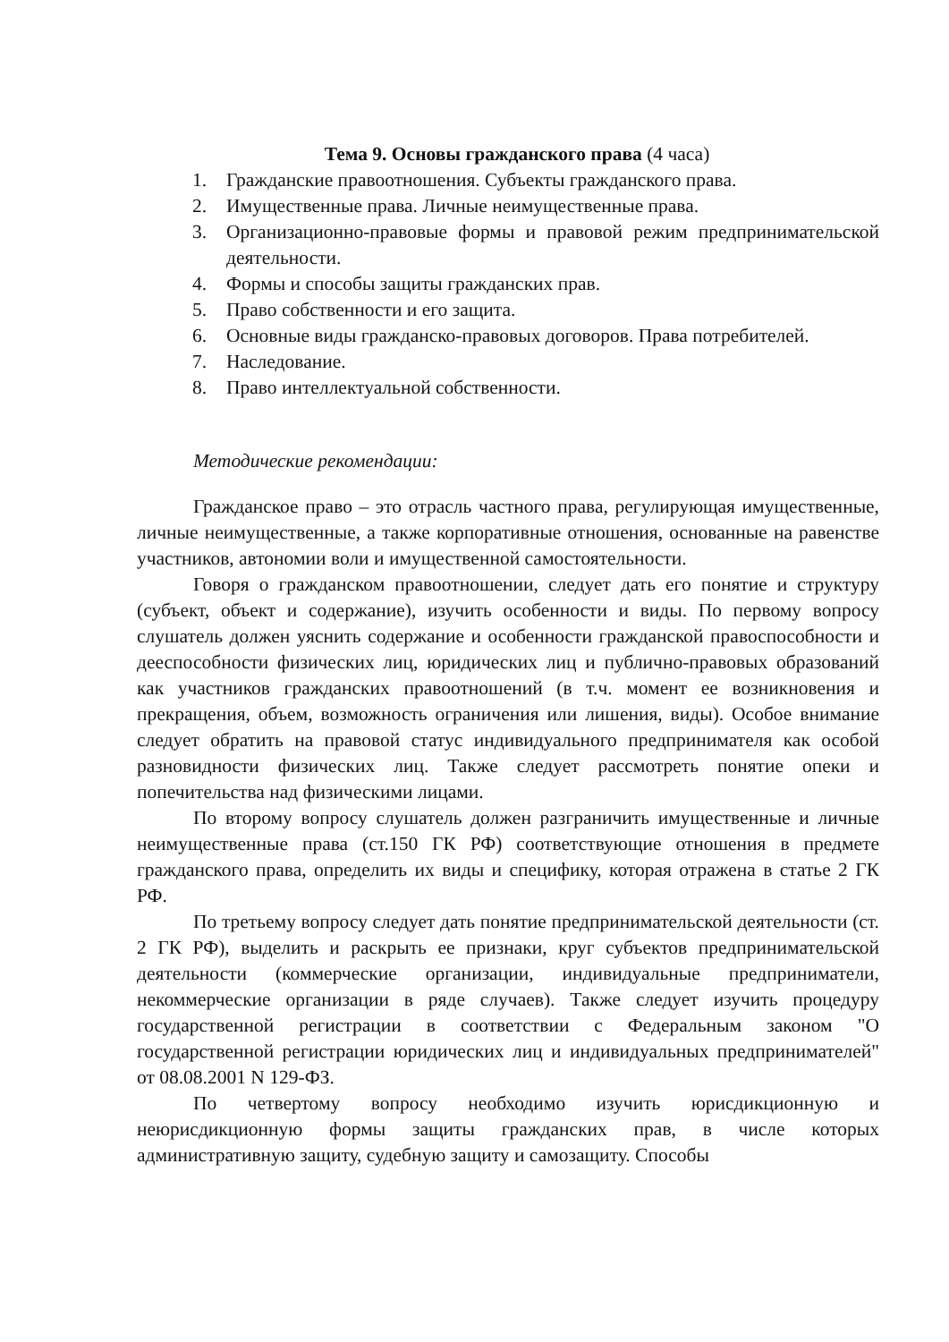Тема 9. Основы гражданского права (4 часа)
1. Гражданские правоотношения. Субъекты гражданского права.
2. Имущественные права. Личные неимущественные права.
3. Организационно-правовые формы и правовой режим предпринимательской деятельности.
4. Формы и способы защиты гражданских прав.
5. Право собственности и его защита.
6. Основные виды гражданско-правовых договоров. Права потребителей.
7. Наследование.
8. Право интеллектуальной собственности.
Методические рекомендации:
Гражданское право – это отрасль частного права, регулирующая имущественные, личные неимущественные, а также корпоративные отношения, основанные на равенстве участников, автономии воли и имущественной самостоятельности.
Говоря о гражданском правоотношении, следует дать его понятие и структуру (субъект, объект и содержание), изучить особенности и виды. По первому вопросу слушатель должен уяснить содержание и особенности гражданской правоспособности и дееспособности физических лиц, юридических лиц и публично-правовых образований как участников гражданских правоотношений (в т.ч. момент ее возникновения и прекращения, объем, возможность ограничения или лишения, виды). Особое внимание следует обратить на правовой статус индивидуального предпринимателя как особой разновидности физических лиц. Также следует рассмотреть понятие опеки и попечительства над физическими лицами.
По второму вопросу слушатель должен разграничить имущественные и личные неимущественные права (ст.150 ГК РФ) соответствующие отношения в предмете гражданского права, определить их виды и специфику, которая отражена в статье 2 ГК РФ.
По третьему вопросу следует дать понятие предпринимательской деятельности (ст. 2 ГК РФ), выделить и раскрыть ее признаки, круг субъектов предпринимательской деятельности (коммерческие организации, индивидуальные предприниматели, некоммерческие организации в ряде случаев). Также следует изучить процедуру государственной регистрации в соответствии с Федеральным законом "О государственной регистрации юридических лиц и индивидуальных предпринимателей" от 08.08.2001 N 129-ФЗ.
По четвертому вопросу необходимо изучить юрисдикционную и неюрисдикционную формы защиты гражданских прав, в числе которых административную защиту, судебную защиту и самозащиту. Способы